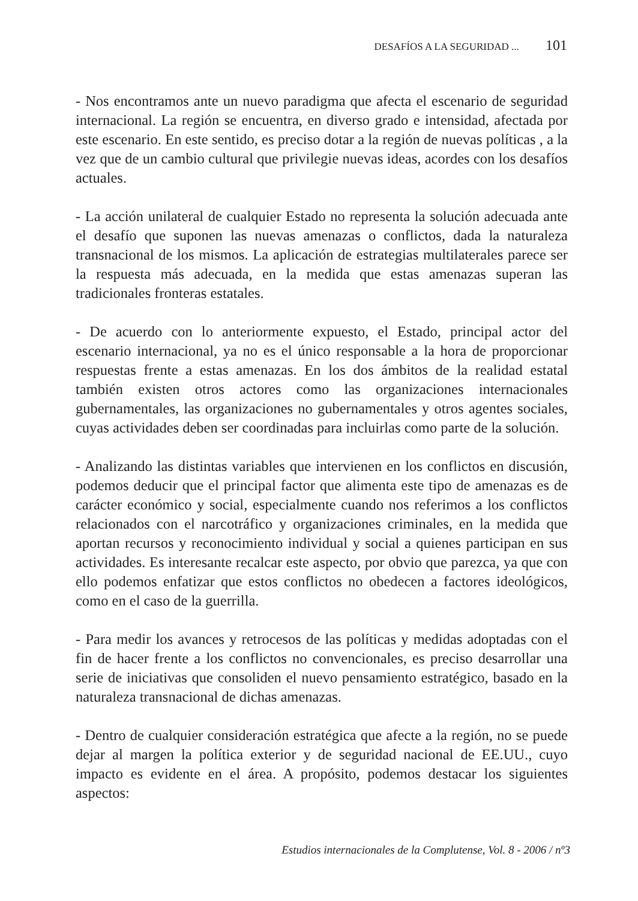DESAFÍOS A LA SEGURIDAD ... 101
- Nos encontramos ante un nuevo paradigma que afecta el escenario de seguridad internacional. La región se encuentra, en diverso grado e intensidad, afectada por este escenario. En este sentido, es preciso dotar a la región de nuevas políticas , a la vez que de un cambio cultural que privilegie nuevas ideas, acordes con los desafíos actuales.
- La acción unilateral de cualquier Estado no representa la solución adecuada ante el desafío que suponen las nuevas amenazas o conflictos, dada la naturaleza transnacional de los mismos. La aplicación de estrategias multilaterales parece ser la respuesta más adecuada, en la medida que estas amenazas superan las tradicionales fronteras estatales.
- De acuerdo con lo anteriormente expuesto, el Estado, principal actor del escenario internacional, ya no es el único responsable a la hora de proporcionar respuestas frente a estas amenazas. En los dos ámbitos de la realidad estatal también existen otros actores como las organizaciones internacionales gubernamentales, las organizaciones no gubernamentales y otros agentes sociales, cuyas actividades deben ser coordinadas para incluirlas como parte de la solución.
- Analizando las distintas variables que intervienen en los conflictos en discusión, podemos deducir que el principal factor que alimenta este tipo de amenazas es de carácter económico y social, especialmente cuando nos referimos a los conflictos relacionados con el narcotráfico y organizaciones criminales, en la medida que aportan recursos y reconocimiento individual y social a quienes participan en sus actividades. Es interesante recalcar este aspecto, por obvio que parezca, ya que con ello podemos enfatizar que estos conflictos no obedecen a factores ideológicos, como en el caso de la guerrilla.
- Para medir los avances y retrocesos de las políticas y medidas adoptadas con el fin de hacer frente a los conflictos no convencionales, es preciso desarrollar una serie de iniciativas que consoliden el nuevo pensamiento estratégico, basado en la naturaleza transnacional de dichas amenazas.
- Dentro de cualquier consideración estratégica que afecte a la región, no se puede dejar al margen la política exterior y de seguridad nacional de EE.UU., cuyo impacto es evidente en el área. A propósito, podemos destacar los siguientes aspectos:
Estudios internacionales de la Complutense, Vol. 8 - 2006 / nº3